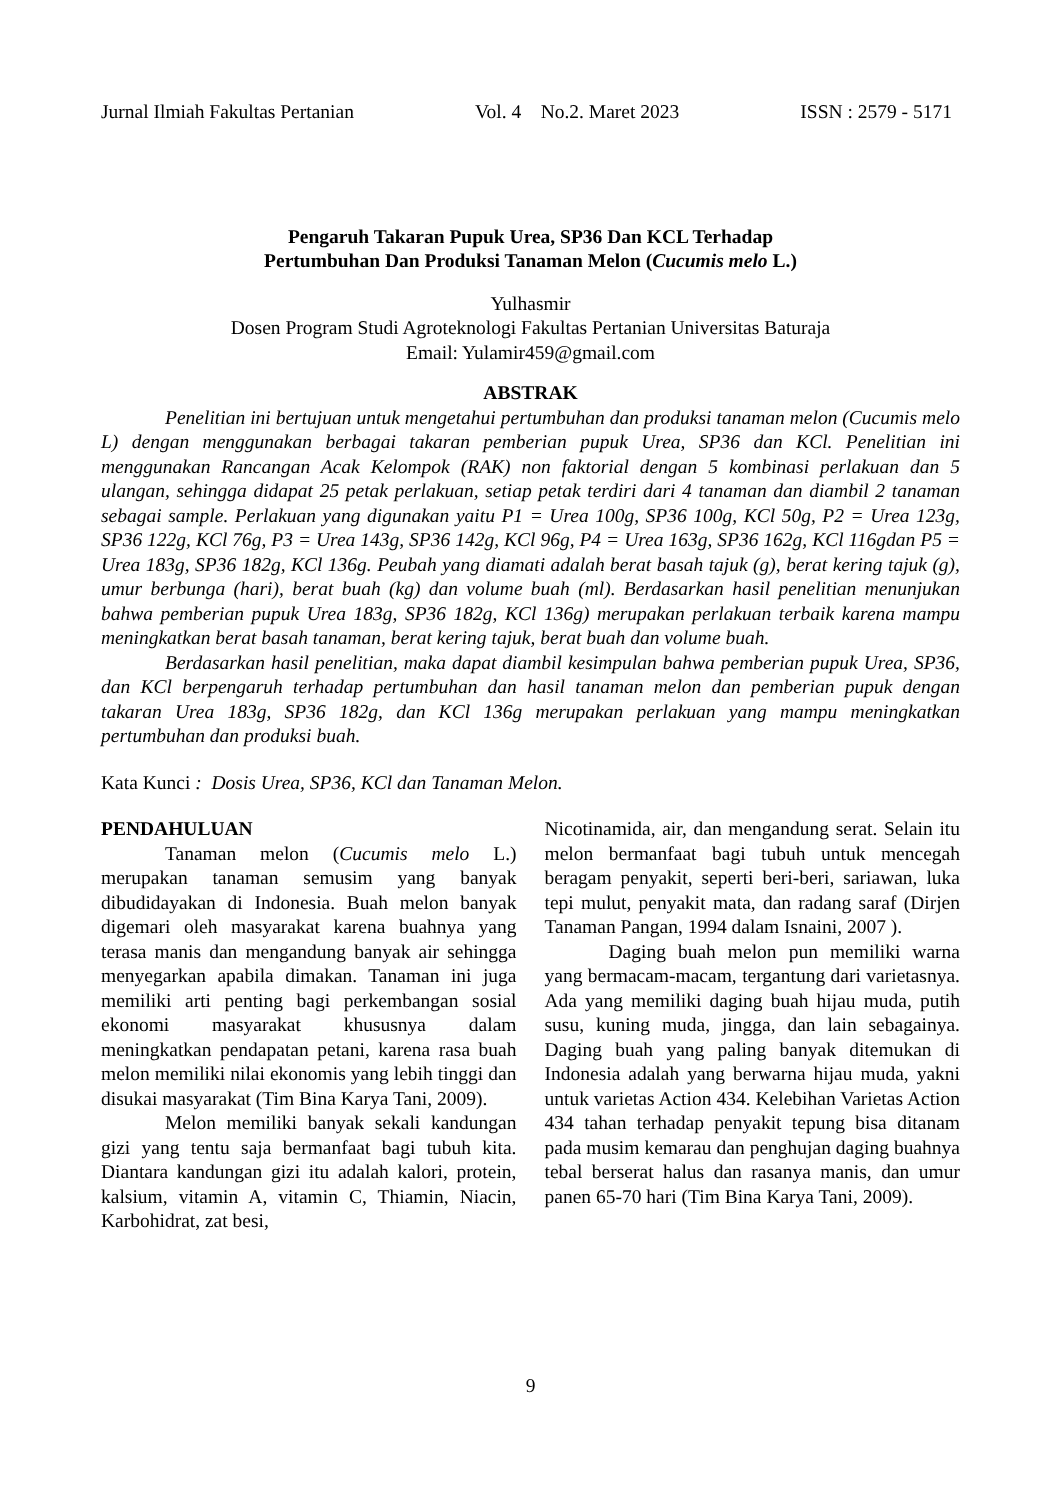Jurnal Ilmiah Fakultas Pertanian Vol. 4 No.2. Maret 2023 ISSN : 2579 - 5171
Pengaruh Takaran Pupuk Urea, SP36 Dan KCL Terhadap
Pertumbuhan Dan Produksi Tanaman Melon (Cucumis melo L.)
Yulhasmir
Dosen Program Studi Agroteknologi Fakultas Pertanian Universitas Baturaja
Email: Yulamir459@gmail.com
ABSTRAK
Penelitian ini bertujuan untuk mengetahui pertumbuhan dan produksi tanaman melon (Cucumis melo L) dengan menggunakan berbagai takaran pemberian pupuk Urea, SP36 dan KCl. Penelitian ini menggunakan Rancangan Acak Kelompok (RAK) non faktorial dengan 5 kombinasi perlakuan dan 5 ulangan, sehingga didapat 25 petak perlakuan, setiap petak terdiri dari 4 tanaman dan diambil 2 tanaman sebagai sample. Perlakuan yang digunakan yaitu P1 = Urea 100g, SP36 100g, KCl 50g, P2 = Urea 123g, SP36 122g, KCl 76g, P3 = Urea 143g, SP36 142g, KCl 96g, P4 = Urea 163g, SP36 162g, KCl 116gdan P5 = Urea 183g, SP36 182g, KCl 136g. Peubah yang diamati adalah berat basah tajuk (g), berat kering tajuk (g), umur berbunga (hari), berat buah (kg) dan volume buah (ml). Berdasarkan hasil penelitian menunjukan bahwa pemberian pupuk Urea 183g, SP36 182g, KCl 136g) merupakan perlakuan terbaik karena mampu meningkatkan berat basah tanaman, berat kering tajuk, berat buah dan volume buah.
Berdasarkan hasil penelitian, maka dapat diambil kesimpulan bahwa pemberian pupuk Urea, SP36, dan KCl berpengaruh terhadap pertumbuhan dan hasil tanaman melon dan pemberian pupuk dengan takaran Urea 183g, SP36 182g, dan KCl 136g merupakan perlakuan yang mampu meningkatkan pertumbuhan dan produksi buah.
Kata Kunci : Dosis Urea, SP36, KCl dan Tanaman Melon.
PENDAHULUAN
Tanaman melon (Cucumis melo L.) merupakan tanaman semusim yang banyak dibudidayakan di Indonesia. Buah melon banyak digemari oleh masyarakat karena buahnya yang terasa manis dan mengandung banyak air sehingga menyegarkan apabila dimakan. Tanaman ini juga memiliki arti penting bagi perkembangan sosial ekonomi masyarakat khususnya dalam meningkatkan pendapatan petani, karena rasa buah melon memiliki nilai ekonomis yang lebih tinggi dan disukai masyarakat (Tim Bina Karya Tani, 2009).
Melon memiliki banyak sekali kandungan gizi yang tentu saja bermanfaat bagi tubuh kita. Diantara kandungan gizi itu adalah kalori, protein, kalsium, vitamin A, vitamin C, Thiamin, Niacin, Karbohidrat, zat besi,
Nicotinamida, air, dan mengandung serat. Selain itu melon bermanfaat bagi tubuh untuk mencegah beragam penyakit, seperti beri-beri, sariawan, luka tepi mulut, penyakit mata, dan radang saraf (Dirjen Tanaman Pangan, 1994 dalam Isnaini, 2007 ).
Daging buah melon pun memiliki warna yang bermacam-macam, tergantung dari varietasnya. Ada yang memiliki daging buah hijau muda, putih susu, kuning muda, jingga, dan lain sebagainya. Daging buah yang paling banyak ditemukan di Indonesia adalah yang berwarna hijau muda, yakni untuk varietas Action 434. Kelebihan Varietas Action 434 tahan terhadap penyakit tepung bisa ditanam pada musim kemarau dan penghujan daging buahnya tebal berserat halus dan rasanya manis, dan umur panen 65-70 hari (Tim Bina Karya Tani, 2009).
9